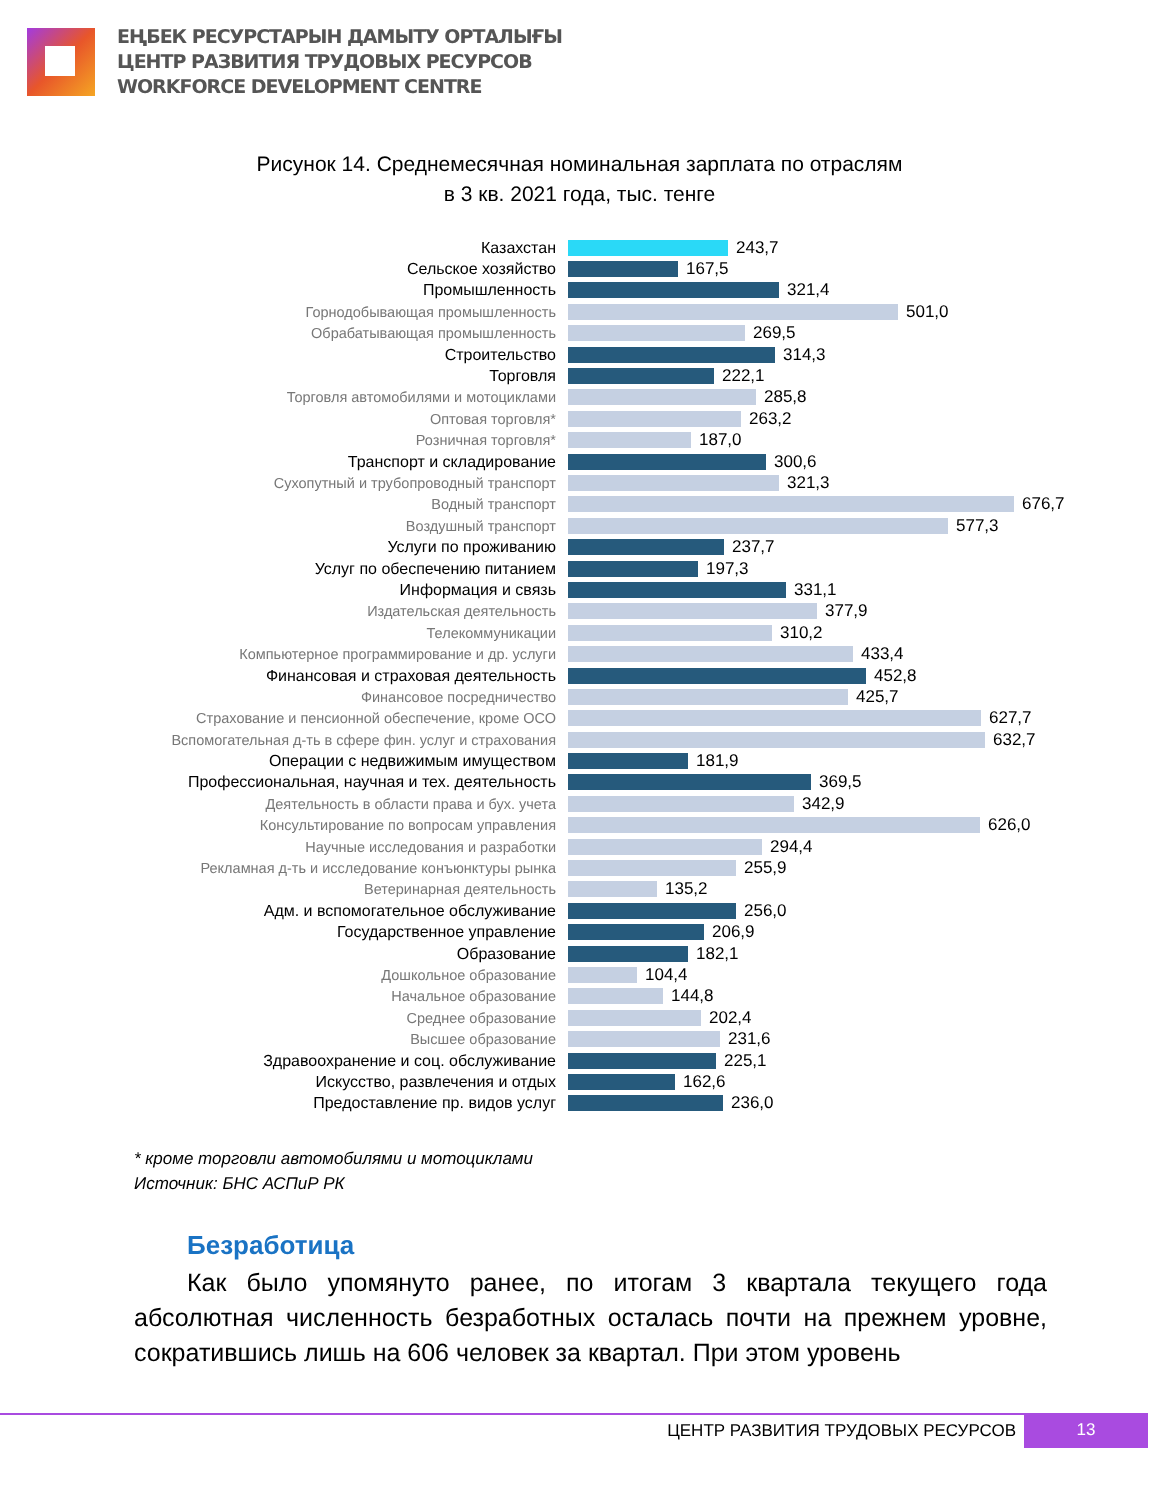ЕҢБЕК РЕСУРСТАРЫН ДАМЫТУ ОРТАЛЫҒЫ
ЦЕНТР РАЗВИТИЯ ТРУДОВЫХ РЕСУРСОВ
WORKFORCE DEVELOPMENT CENTRE
Рисунок 14. Среднемесячная номинальная зарплата по отраслям
в 3 кв. 2021 года, тыс. тенге
Казахстан 243,7
Сельское хозяйство 167,5
Промышленность 321,4
Горнодобывающая промышленность
501,0
Обрабатывающая промышленность
269,5
Строительство 314,3
Торговля 222,1
Торговля автомобилями и мотоциклами
285,8
Оптовая торговля*
263,2
Розничная торговля*
187,0
Транспорт и складирование 300,6
Сухопутный и трубопроводный транспорт
321,3
Водный транспорт
676,7
Воздушный транспорт
577,3
Услуги по проживанию 237,7
Услуг по обеспечению питанием 197,3
Информация и связь 331,1
Издательская деятельность
377,9
Телекоммуникации
310,2
Компьютерное программирование и др. услуги
433,4
Финансовая и страховая деятельность 452,8
Финансовое посредничество
425,7
Страхование и пенсионной обеспечение, кроме ОСО
627,7
Вспомогательная д-ть в сфере фин. услуг и страхования
632,7
Операции с недвижимым имуществом 181,9
Профессиональная, научная и тех. деятельность 369,5
Деятельность в области права и бух. учета
342,9
Консультирование по вопросам управления
626,0
Научные исследования и разработки
294,4
Рекламная д-ть и исследование конъюнктуры рынка
255,9
Ветеринарная деятельность
135,2
Адм. и вспомогательное обслуживание 256,0
Государственное управление 206,9
Образование 182,1
Дошкольное образование
104,4
Начальное образование
144,8
Среднее образование
202,4
Высшее образование
231,6
Здравоохранение и соц. обслуживание 225,1
Искусство, развлечения и отдых 162,6
Предоставление пр. видов услуг 236,0
* кроме торговли автомобилями и мотоциклами
Источник: БНС АСПиР РК
Безработица
Как было упомянуто ранее, по итогам 3 квартала текущего года абсолютная численность безработных осталась почти на прежнем уровне, сократившись лишь на 606 человек за квартал. При этом уровень
ЦЕНТР РАЗВИТИЯ ТРУДОВЫХ РЕСУРСОВ 13